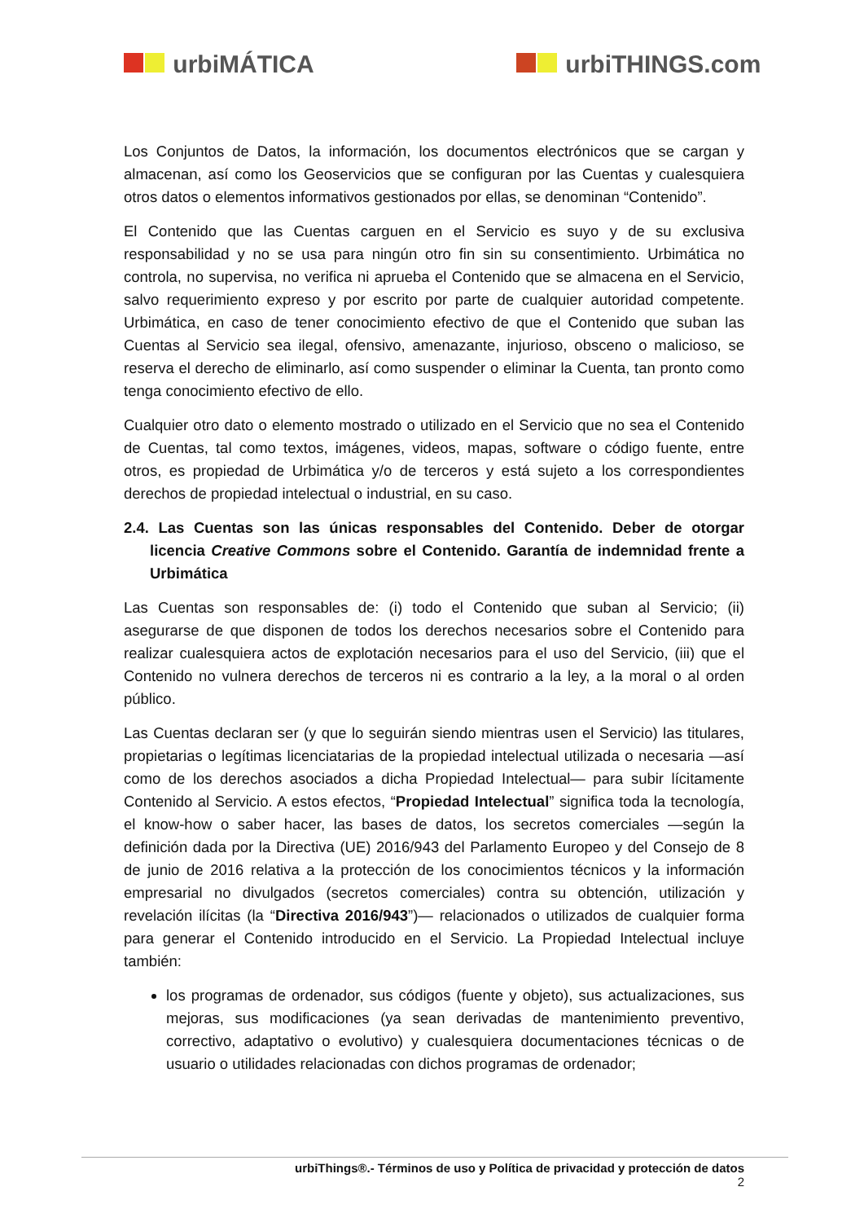urbiMÁTICA urbiTHINGS.com
Los Conjuntos de Datos, la información, los documentos electrónicos que se cargan y almacenan, así como los Geoservicios que se configuran por las Cuentas y cualesquiera otros datos o elementos informativos gestionados por ellas, se denominan “Contenido”.
El Contenido que las Cuentas carguen en el Servicio es suyo y de su exclusiva responsabilidad y no se usa para ningún otro fin sin su consentimiento. Urbimática no controla, no supervisa, no verifica ni aprueba el Contenido que se almacena en el Servicio, salvo requerimiento expreso y por escrito por parte de cualquier autoridad competente. Urbimática, en caso de tener conocimiento efectivo de que el Contenido que suban las Cuentas al Servicio sea ilegal, ofensivo, amenazante, injurioso, obsceno o malicioso, se reserva el derecho de eliminarlo, así como suspender o eliminar la Cuenta, tan pronto como tenga conocimiento efectivo de ello.
Cualquier otro dato o elemento mostrado o utilizado en el Servicio que no sea el Contenido de Cuentas, tal como textos, imágenes, videos, mapas, software o código fuente, entre otros, es propiedad de Urbimática y/o de terceros y está sujeto a los correspondientes derechos de propiedad intelectual o industrial, en su caso.
2.4. Las Cuentas son las únicas responsables del Contenido. Deber de otorgar licencia Creative Commons sobre el Contenido. Garantía de indemnidad frente a Urbimática
Las Cuentas son responsables de: (i) todo el Contenido que suban al Servicio; (ii) asegurarse de que disponen de todos los derechos necesarios sobre el Contenido para realizar cualesquiera actos de explotación necesarios para el uso del Servicio, (iii) que el Contenido no vulnera derechos de terceros ni es contrario a la ley, a la moral o al orden público.
Las Cuentas declaran ser (y que lo seguirán siendo mientras usen el Servicio) las titulares, propietarias o legítimas licenciatarias de la propiedad intelectual utilizada o necesaria —así como de los derechos asociados a dicha Propiedad Intelectual— para subir lícitamente Contenido al Servicio. A estos efectos, “Propiedad Intelectual” significa toda la tecnología, el know-how o saber hacer, las bases de datos, los secretos comerciales —según la definición dada por la Directiva (UE) 2016/943 del Parlamento Europeo y del Consejo de 8 de junio de 2016 relativa a la protección de los conocimientos técnicos y la información empresarial no divulgados (secretos comerciales) contra su obtención, utilización y revelación ilícitas (la “Directiva 2016/943”)— relacionados o utilizados de cualquier forma para generar el Contenido introducido en el Servicio. La Propiedad Intelectual incluye también:
los programas de ordenador, sus códigos (fuente y objeto), sus actualizaciones, sus mejoras, sus modificaciones (ya sean derivadas de mantenimiento preventivo, correctivo, adaptativo o evolutivo) y cualesquiera documentaciones técnicas o de usuario o utilidades relacionadas con dichos programas de ordenador;
urbiThings®.- Términos de uso y Política de privacidad y protección de datos
2